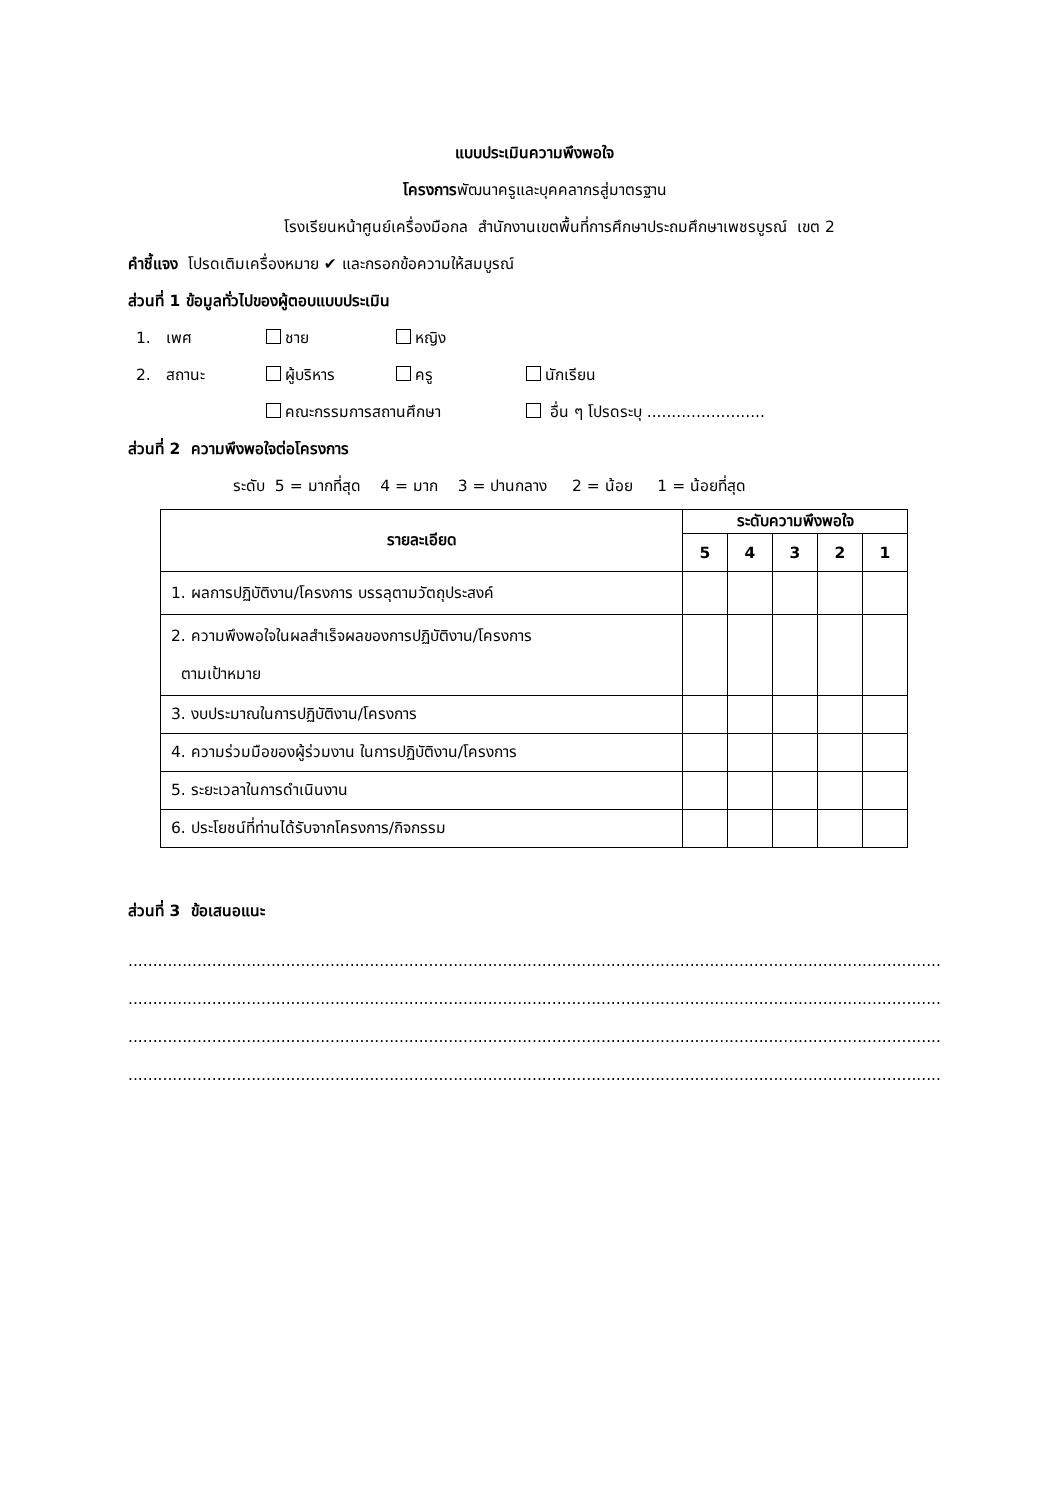แบบประเมินความพึงพอใจ
โครงการพัฒนาครูและบุคคลากรสู่มาตรฐาน
โรงเรียนหน้าศูนย์เครื่องมือกล สำนักงานเขตพื้นที่การศึกษาประถมศึกษาเพชรบูรณ์ เขต 2
คำชี้แจง โปรดเติมเครื่องหมาย ✔ และกรอกข้อความให้สมบูรณ์
ส่วนที่ 1 ข้อมูลทั่วไปของผู้ตอบแบบประเมิน
1. เพศ ชาย หญิง
2. สถานะ ผู้บริหาร ครู นักเรียน
คณะกรรมการสถานศึกษา อื่น ๆ โปรดระบุ ........................
ส่วนที่ 2 ความพึงพอใจต่อโครงการ
ระดับ 5 = มากที่สุด 4 = มาก 3 = ปานกลาง 2 = น้อย 1 = น้อยที่สุด
| รายละเอียด | ระดับความพึงพอใจ | | | | |
| --- | --- | --- | --- | --- | --- |
| | 5 | 4 | 3 | 2 | 1 |
| 1. ผลการปฏิบัติงาน/โครงการ บรรลุตามวัตถุประสงค์ | | | | | |
| 2. ความพึงพอใจในผลสำเร็จผลของการปฏิบัติงาน/โครงการ ตามเป้าหมาย | | | | | |
| 3. งบประมาณในการปฏิบัติงาน/โครงการ | | | | | |
| 4. ความร่วมมือของผู้ร่วมงาน ในการปฏิบัติงาน/โครงการ | | | | | |
| 5. ระยะเวลาในการดำเนินงาน | | | | | |
| 6. ประโยชน์ที่ท่านได้รับจากโครงการ/กิจกรรม | | | | | |
ส่วนที่ 3 ข้อเสนอแนะ
................................................................................................................................................................................................................
................................................................................................................................................................................................................
................................................................................................................................................................................................................
................................................................................................................................................................................................................